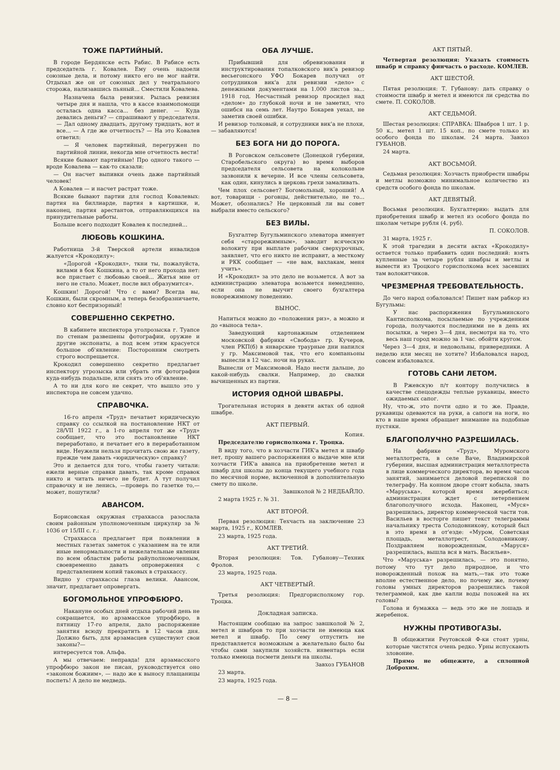ТОЖЕ ПАРТИЙНЫЙ.
В городе Бердянске есть Рабис. В Рабисе есть председатель г. Ковалев. Ему очень надоели союзные дела, и потому никто его не мог найти. Отдыхал же он от союзных дел у театрального сторожа, нализавшись пьяный... Сместили Ковалева.
Назначена была ревизия. Рылась ревизия четыре дня и нашла, что в кассе взаимопомощи осталась одна касса... без денег. — Куда девались деньги? — спрашивают у председателя. — Дал одному двадцать, другому тридцать, вот и все... — А где же отчетность? — На это Ковалев ответил:
— Я человек партийный, перегружен по партийной линии, некогда мне отчетность вести!
Всякие бывают партийные! Про одного такого — вроде Ковалева — как-то сказали:
— Он насчет выпивки очень даже партийный человек!
А Ковалев — и насчет растрат тоже.
Всякие бывают партии для господ Ковалевых: партия на биллиарде, партия в картишки, и, наконец, партия арестантов, отправляющихся на принудительные работы.
Больше всего подходит Ковалев к последней...
ЛЮБОВЬ КОШКИНА.
Работница 3-й Тверской артели инвалидов жалуется «Крокодилу»:
«Дорогой «Крокодил», ткни ты, пожалуйста, вилами в бок Кошкина, а то от него прохода нет: все пристает с любовью своей... Житья мне от него не стало. Может, после вил образумится».
Кошкин! Дорогой! Что с вами? Всегда вы, Кошкин, были скромным, а теперь безобразничаете, словно кот беспризорный!
СОВЕРШЕННО СЕКРЕТНО.
В кабинете инспектора уголрозыска г. Туапсе по стенам развешены фотографии, оружие и другие экспонаты, а под всем этим красуется большое об'явление: Посторонним смотреть строго воспрещается.
Крокодил совершенно секретно предлагает инспектору угрозыска или убрать эти фотографии куда-нибудь подальше, или снять это об'явление.
А то ни для кого не секрет, что вышло это у инспектора не совсем удачно.
СПРАВОЧКА.
16-го апреля «Труд» печатает юридическую справку со ссылкой на постановление НКТ от 28/VII 1922 г., а 1-го апреля тот же «Труд» сообщает, что это постановление НКТ переработано, и печатает его в переработанном виде. Неужели нельзя прочитать свою же газету, прежде чем давать «юридическую» справку?
Это и делается для того, чтобы газету читали: ежели верные справки давать, так кроме справок никто и читать ничего не будет. А тут получил справочку и не ленись, —проверь по газетке то,— может, пошутили?
АВАНСОМ.
Борисовская окружная страхкасса разослала своим районным уполномоченным циркуляр за № 1036 от 15/III с. г.:
Страхкасса предлагает при появлении в местных газетах заметок с указанием на те или иные ненормальности и нежелательные явления по всем областям работы райуполномоченным, своевременно давать опровержения с представлением копий таковых в страхкассу.
Видно у страхкассы глаза велики. Авансом, значит, предлагает опровергать.
БОГОМОЛЬНОЕ УПРОФБЮРО.
Накануне особых дней отдыха рабочий день не сокращается, но арзамасское упрофбюро, в пятницу 17-го апреля, дало распоряжение занятия всюду прекратить в 12 часов дня. Должно быть, для арзамасцев существуют свои законы?—
интересуется тов. Альфа.
А мы отвечаем: неправда! для арзамасского упрофбюро закон не писан, руководствуется оно «законом божиим», — надо же к выносу плащаницы поспеть! А дело не медведь.
ОБА ЛУЧШЕ.
Прибывший для обревизования и инструктирования топалковского вик'а ревизор весьегонского УФО Бокарев получил от сотрудников вик'а для ревизии «дело» с денежными документами на 1.000 листов за... 1918 год. Несчастный ревизор просидел над «делом» до глубокой ночи и не заметил, что ошибся на семь лет. Наутро Бокарев уехал, не заметив своей ошибки.
И ревизор толковый, и сотрудники вик'а не плохи, — забавляются!
БЕЗ БОГА НИ ДО ПОРОГА.
В Роговском сельсовете (Донецкой губернии, Старобельского округа) во время выборов председателя сельсовета на колокольне зазвонили к вечерне. И все члены сельсовета, как один, кинулись в церковь грехи замаливать.
Чем плох сельсовет? Богомольный, хороший! А вот, товарищи - роговцы, действительно, не то... Может, обознались? Не церковный ли вы совет выбрали вместо сельского?
БЕЗ ВИЛЫ.
Бухгалтер Бугульминского элеватора именует себя «старорежимным», заводит всяческую волокиту при выплате рабочим сверхурочных, заявляет, что его никто не исправит, а месткому и РКК сообщает — «не вам, вахлакам, меня учить».
И «Крокодил» за это дело не возьмется. А вот за администрацию элеватора возьмется немедленно, если она не выучит своего бухгалтера новорежимному поведению.
ВЫНОС.
Напиться можно до «положения риз», а можно и до «выноса тела».
Заведующий картонажным отделением московской фабрики «Свобода» гр. Кучеров, член РКП(б) в январские траурные дни напился у гр. Максимовой так, что его компаньоны вынесли в 12 час. ночи на руках.
Вынесли от Максимовой. Надо нести дальше, до какой-нибудь свалки. Например, до свалки вычищенных из партии.
ИСТОРИЯ ОДНОЙ ШВАБРЫ.
Трогательная история в девяти актах об одной швабре.
АКТ ПЕРВЫЙ.
Копия.
Председателю горисполкома г. Троцка.
В виду того, что в хозчасти ГИК'а метел и швабр нет, прошу вашего распоряжения о выдаче мне или хозчасти ГИК'а аванса на приобретение метел и швабр для школы до конца текущего учебного года по месячной норме, включенной в дополнительную смету по школе.
Завшколой № 2 НЕДБАЙЛО.
2 марта 1925 г. № 31.
АКТ ВТОРОЙ.
Первая резолюция: Техчасть на заключение 23 марта, 1925 г., КОМЛЕВ.
23 марта, 1925 года.
АКТ ТРЕТИЙ.
Вторая резолюция: Тов. Губанову—Техник Фролов.
23 марта, 1925 года.
АКТ ЧЕТВЕРТЫЙ.
Третья резолюция: Предгорисполкому гор. Троцка.
Докладная записка.
Настоящим сообщаю на запрос завшколой № 2, метел и швабров то при хозчасти не имеюца как метел и швабр. По сему отпустить не представляется возможным а желательно было бы чтобы сами закупили хозяйств. инвентарь если только имеюца посмети деньги на школы.
Завхоз ГУБАНОВ
23 марта.
23 марта, 1925 года.
АКТ ПЯТЫЙ.
Четвертая резолюция: Указать стоимость швабр и справку финчасть о расходе. КОМЛЕВ.
АКТ ШЕСТОЙ.
Пятая резолюция: Т. Губанову: дать справку о стоимости швабр и метел и имеются ли средства по смете. П. СОКОЛОВ.
АКТ СЕДЬМОЙ.
Шестая резолюция: СПРАВКА: Швабров 1 шт. 1 р. 50 к., метел 1 шт. 15 коп., по смете только из особого фонда по школам. 24 марта. Завхоз ГУБАНОВ.
24 марта.
АКТ ВОСЬМОЙ.
Седьмая резолюция: Хозчасть приобрести швабры и метлы возможно минимальное количество из средств особого фонда по школам.
АКТ ДЕВЯТЫЙ.
Восьмая резолюция. Бухгалтерию: выдать для приобретения швабр и метел из особого фонда по школам четыре рубля (4. руб).
П. СОКОЛОВ.
31 марта, 1925 г.
К этой трагедии в десяти актах «Крокодилу» остается только прибавить один последний: взять купленные за четыре рубля швабры и метлы и вымести из Троцкого горисполкома всех засевших там волокитчиков.
ЧРЕЗМЕРНАЯ ТРЕБОВАТЕЛЬНОСТЬ.
До чего народ озбаловался! Пишет нам рабкор из Бугульмы:
У нас распоряжения Бугульминского Кантисполкома, посылаемые по учреждениям города, получаются последними не в день их посылки, а через 3—4 дня, несмотря на то, что весь наш город можно за 1 час. обойти кругом.
Через 3—4 дня, и недовольны, привередники. А неделю или месяц не хотите? Избаловался народ, совсем избаловался.
ГОТОВЬ САНИ ЛЕТОМ.
В Ржевскую п/т контору получились в качестве спецодежды теплые рукавицы, вместо ожидаемых сапог.
Ну, что-ж, это почти одно и то же. Правде, рукавицы одеваются на руки, а сапоги на ноги, но кто в наше время обращает внимание на подобные пустяки.
БЛАГОПОЛУЧНО РАЗРЕШИЛАСЬ.
На фабрике «Труд», Муромского металлотреста, в селе Ваче, Владимирской губернии, высшая администрация металлотреста в лице коммерческого директора, во время часов занятий, занимается деловой перепиской по телеграфу. На конном дворе стоит кобыла, звать «Маруська», которой время жеребиться; администрация ждет с нетерпением благополучного исхода. Наконец, «Муся» разрешилась, директор коммерческой части тов. Васильев в восторге пишет текст телеграммы начальнику треста Солодовникову, который был в это время в от'езде: «Муром, Советская площадь, металлотрест, Солодовникову. Поздравляем новорожденным, «Маруся» разрешилась, вышла вся в мать. Васильев».
Что «Маруська» разрешилась, — это понятно, потому что тут дело природное, и что новорожденный похож на мать,—так это тоже вполне естественное дело, но почему же, почему головы умных директоров разрешились такой телеграммой, как две капли воды похожей на их головы?
Голова и бумажка — ведь это же не лошадь и жеребенок.
НУЖНЫ ПРОТИВОГАЗЫ.
В общежитии Реутовской Ф-ки стоят урны, которые чистятся очень редко. Урны испускають зловоние.
Прямо не общежите, а сплошной Доброхим.
— 8 —